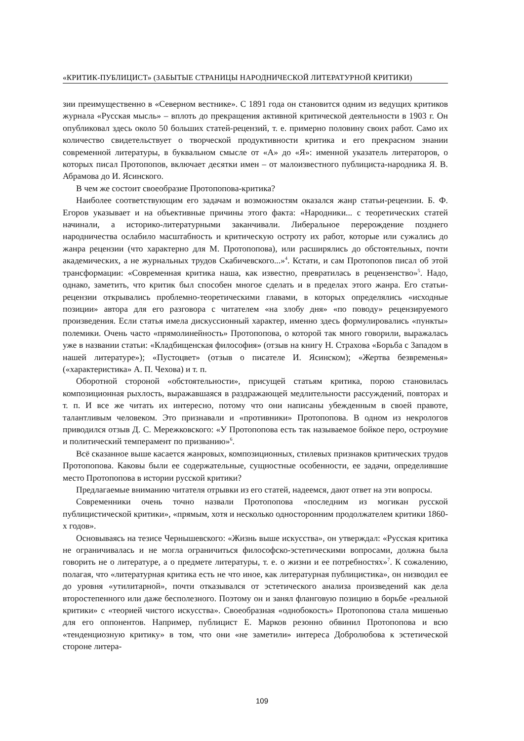«КРИТИК-ПУБЛИЦИСТ» (ЗАБЫТЫЕ СТРАНИЦЫ НАРОДНИЧЕСКОЙ ЛИТЕРАТУРНОЙ КРИТИКИ)
зии преимущественно в «Северном вестнике». С 1891 года он становится одним из ведущих критиков журнала «Русская мысль» – вплоть до прекращения активной критической деятельности в 1903 г. Он опубликовал здесь около 50 больших статей-рецензий, т. е. примерно половину своих работ. Само их количество свидетельствует о творческой продуктивности критика и его прекрасном знании современной литературы, в буквальном смысле от «А» до «Я»: именной указатель литераторов, о которых писал Протопопов, включает десятки имен – от малоизвестного публициста-народника Я. В. Абрамова до И. Ясинского.
В чем же состоит своеобразие Протопопова-критика?
Наиболее соответствующим его задачам и возможностям оказался жанр статьи-рецензии. Б. Ф. Егоров указывает и на объективные причины этого факта: «Народники... с теоретических статей начинали, а историко-литературными заканчивали. Либеральное перерождение позднего народничества ослабило масштабность и критическую остроту их работ, которые или сужались до жанра рецензии (что характерно для М. Протопопова), или расширялись до обстоятельных, почти академических, а не журнальных трудов Скабичевского...»<sup>4</sup>. Кстати, и сам Протопопов писал об этой трансформации: «Современная критика наша, как известно, превратилась в рецензенство»<sup>5</sup>. Надо, однако, заметить, что критик был способен многое сделать и в пределах этого жанра. Его статьи-рецензии открывались проблемно-теоретическими главами, в которых определялись «исходные позиции» автора для его разговора с читателем «на злобу дня» «по поводу» рецензируемого произведения. Если статья имела дискуссионный характер, именно здесь формулировались «пункты» полемики. Очень часто «прямолинейность» Протопопова, о которой так много говорили, выражалась уже в названии статьи: «Кладбищенская философия» (отзыв на книгу Н. Страхова «Борьба с Западом в нашей литературе»); «Пустоцвет» (отзыв о писателе И. Ясинском); «Жертва безвременья» («характеристика» А. П. Чехова) и т. п.
Оборотной стороной «обстоятельности», присущей статьям критика, порою становилась композиционная рыхлость, выражавшаяся в раздражающей медлительности рассуждений, повторах и т. п. И все же читать их интересно, потому что они написаны убежденным в своей правоте, талантливым человеком. Это признавали и «противники» Протопопова. В одном из некрологов приводился отзыв Д. С. Мережковского: «У Протопопова есть так называемое бойкое перо, остроумие и политический темперамент по призванию»<sup>6</sup>.
Всё сказанное выше касается жанровых, композиционных, стилевых признаков критических трудов Протопопова. Каковы были ее содержательные, сущностные особенности, ее задачи, определившие место Протопопова в истории русской критики?
Предлагаемые вниманию читателя отрывки из его статей, надеемся, дают ответ на эти вопросы.
Современники очень точно назвали Протопопова «последним из могикан русской публицистической критики», «прямым, хотя и несколько односторонним продолжателем критики 1860-х годов».
Основываясь на тезисе Чернышевского: «Жизнь выше искусства», он утверждал: «Русская критика не ограничивалась и не могла ограничиться философско-эстетическими вопросами, должна была говорить не о литературе, а о предмете литературы, т. е. о жизни и ее потребностях»<sup>7</sup>. К сожалению, полагая, что «литературная критика есть не что иное, как литературная публицистика», он низводил ее до уровня «утилитарной», почти отказывался от эстетического анализа произведений как дела второстепенного или даже бесполезного. Поэтому он и занял фланговую позицию в борьбе «реальной критики» с «теорией чистого искусства». Своеобразная «однобокость» Протопопова стала мишенью для его оппонентов. Например, публицист Е. Марков резонно обвинил Протопопова и всю «тенденциозную критику» в том, что они «не заметили» интереса Добролюбова к эстетической стороне литера-
109